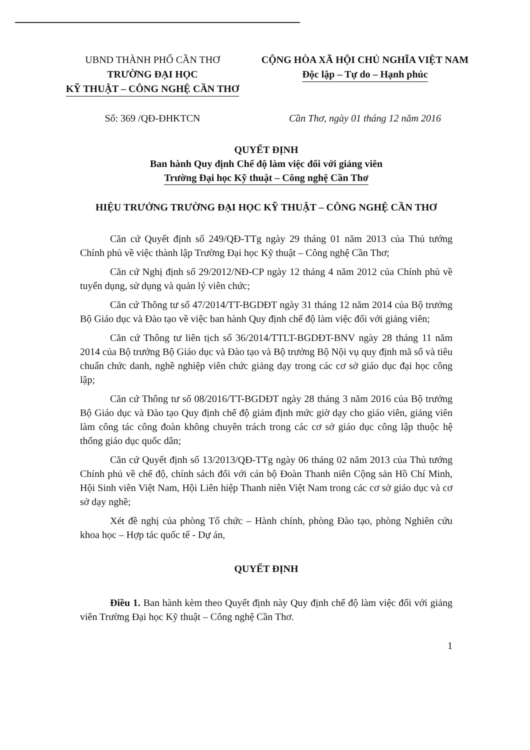UBND THÀNH PHỐ CẦN THƠ
TRƯỜNG ĐẠI HỌC
KỸ THUẬT – CÔNG NGHỆ CẦN THƠ
Số: 369 /QĐ-ĐHKTCN
CỘNG HÒA XÃ HỘI CHỦ NGHĨA VIỆT NAM
Độc lập – Tự do – Hạnh phúc
Cần Thơ, ngày 01 tháng 12 năm 2016
QUYẾT ĐỊNH
Ban hành Quy định Chế độ làm việc đối với giảng viên
Trường Đại học Kỹ thuật – Công nghệ Cần Thơ
HIỆU TRƯỞNG TRƯỜNG ĐẠI HỌC KỸ THUẬT – CÔNG NGHỆ CẦN THƠ
Căn cứ Quyết định số 249/QĐ-TTg ngày 29 tháng 01 năm 2013 của Thủ tướng Chính phủ về việc thành lập Trường Đại học Kỹ thuật – Công nghệ Cần Thơ;
Căn cứ Nghị định số 29/2012/NĐ-CP ngày 12 tháng 4 năm 2012 của Chính phủ về tuyển dụng, sử dụng và quản lý viên chức;
Căn cứ Thông tư số 47/2014/TT-BGDĐT ngày 31 tháng 12 năm 2014 của Bộ trưởng Bộ Giáo dục và Đào tạo về việc ban hành Quy định chế độ làm việc đối với giảng viên;
Căn cứ Thông tư liên tịch số 36/2014/TTLT-BGDĐT-BNV ngày 28 tháng 11 năm 2014 của Bộ trưởng Bộ Giáo dục và Đào tạo và Bộ trưởng Bộ Nội vụ quy định mã số và tiêu chuẩn chức danh, nghề nghiệp viên chức giảng dạy trong các cơ sở giáo dục đại học công lập;
Căn cứ Thông tư số 08/2016/TT-BGDĐT ngày 28 tháng 3 năm 2016 của Bộ trưởng Bộ Giáo dục và Đào tạo Quy định chế độ giảm định mức giờ dạy cho giáo viên, giảng viên làm công tác công đoàn không chuyên trách trong các cơ sở giáo dục công lập thuộc hệ thống giáo dục quốc dân;
Căn cứ Quyết định số 13/2013/QĐ-TTg ngày 06 tháng 02 năm 2013 của Thủ tướng Chính phủ về chế độ, chính sách đối với cán bộ Đoàn Thanh niên Cộng sản Hồ Chí Minh, Hội Sinh viên Việt Nam, Hội Liên hiệp Thanh niên Việt Nam trong các cơ sở giáo dục và cơ sở dạy nghề;
Xét đề nghị của phòng Tổ chức – Hành chính, phòng Đào tạo, phòng Nghiên cứu khoa học – Hợp tác quốc tế - Dự án,
QUYẾT ĐỊNH
Điều 1. Ban hành kèm theo Quyết định này Quy định chế độ làm việc đối với giảng viên Trường Đại học Kỹ thuật – Công nghệ Cần Thơ.
1